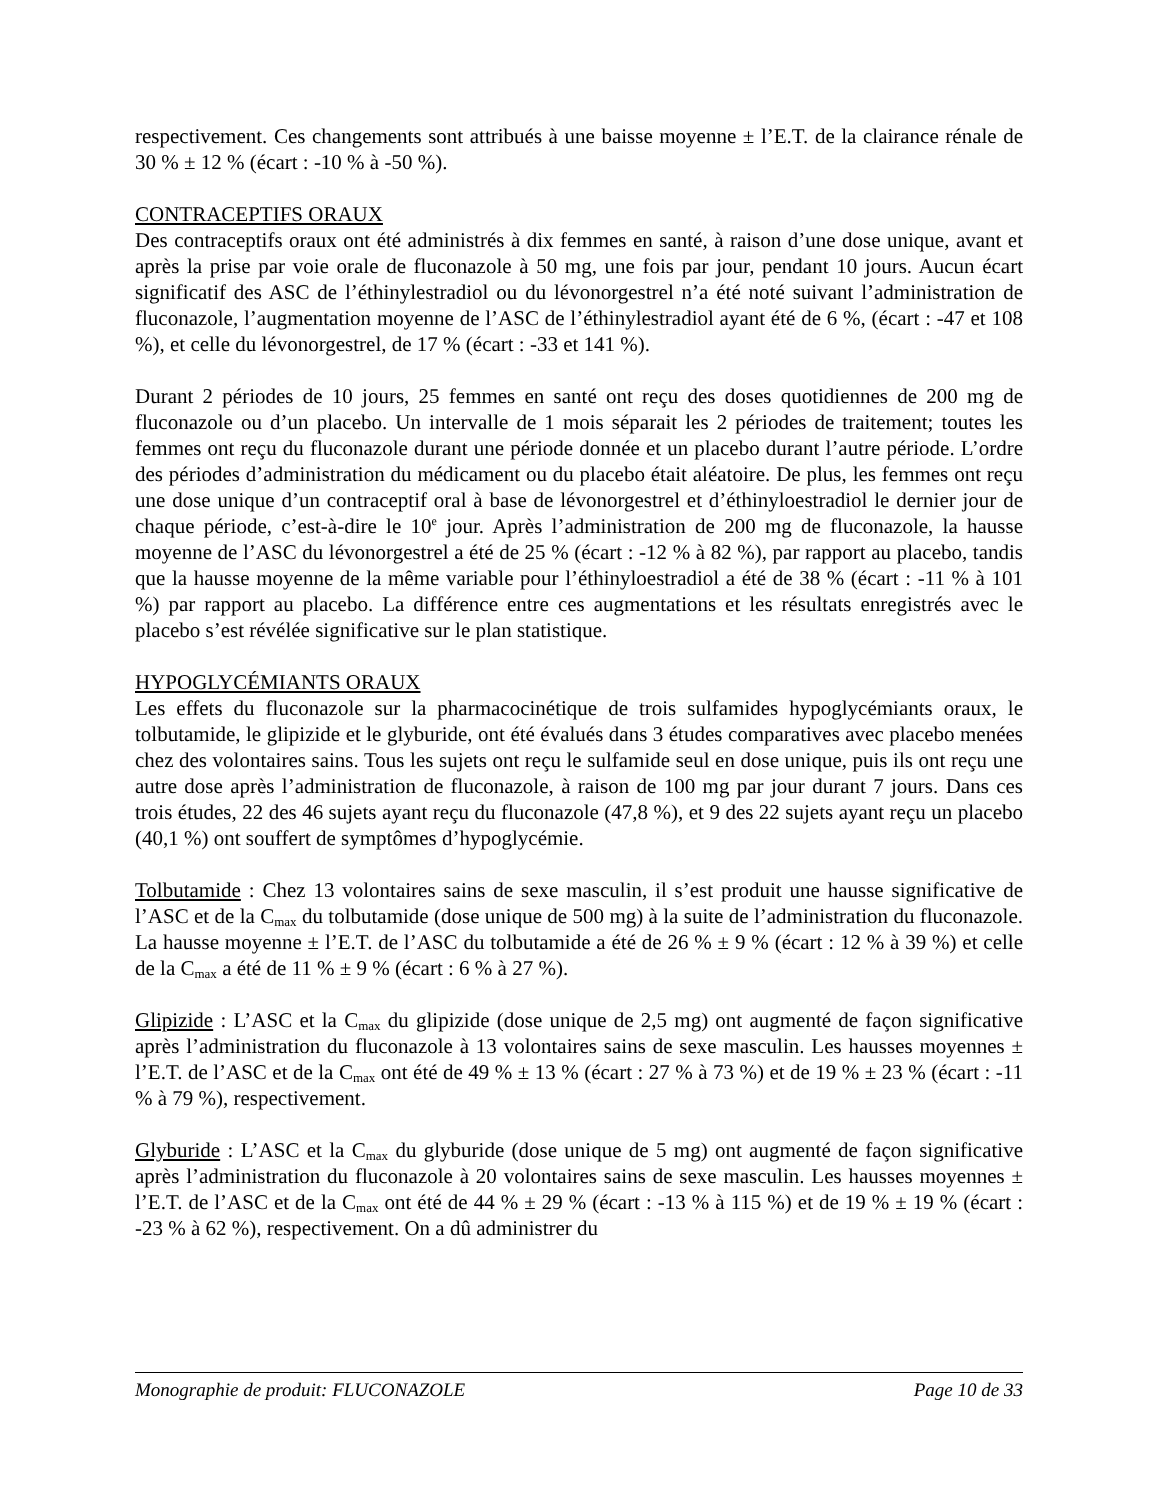respectivement. Ces changements sont attribués à une baisse moyenne ± l’E.T. de la clairance rénale de 30 % ± 12 % (écart : -10 % à -50 %).
CONTRACEPTIFS ORAUX
Des contraceptifs oraux ont été administrés à dix femmes en santé, à raison d’une dose unique, avant et après la prise par voie orale de fluconazole à 50 mg, une fois par jour, pendant 10 jours. Aucun écart significatif des ASC de l’éthinylestradiol ou du lévonorgestrel n’a été noté suivant l’administration de fluconazole, l’augmentation moyenne de l’ASC de l’éthinylestradiol ayant été de 6 %, (écart : -47 et 108 %), et celle du lévonorgestrel, de 17 % (écart : -33 et 141 %).
Durant 2 périodes de 10 jours, 25 femmes en santé ont reçu des doses quotidiennes de 200 mg de fluconazole ou d’un placebo. Un intervalle de 1 mois séparait les 2 périodes de traitement; toutes les femmes ont reçu du fluconazole durant une période donnée et un placebo durant l’autre période. L’ordre des périodes d’administration du médicament ou du placebo était aléatoire. De plus, les femmes ont reçu une dose unique d’un contraceptif oral à base de lévonorgestrel et d’éthinyloestradiol le dernier jour de chaque période, c’est-à-dire le 10<sup>e</sup> jour. Après l’administration de 200 mg de fluconazole, la hausse moyenne de l’ASC du lévonorgestrel a été de 25 % (écart : -12 % à 82 %), par rapport au placebo, tandis que la hausse moyenne de la même variable pour l’éthinyloestradiol a été de 38 % (écart : -11 % à 101 %) par rapport au placebo. La différence entre ces augmentations et les résultats enregistrés avec le placebo s’est révélée significative sur le plan statistique.
HYPOGLYCÉMIANTS ORAUX
Les effets du fluconazole sur la pharmacocinétique de trois sulfamides hypoglycémiants oraux, le tolbutamide, le glipizide et le glyburide, ont été évalués dans 3 études comparatives avec placebo menées chez des volontaires sains. Tous les sujets ont reçu le sulfamide seul en dose unique, puis ils ont reçu une autre dose après l’administration de fluconazole, à raison de 100 mg par jour durant 7 jours. Dans ces trois études, 22 des 46 sujets ayant reçu du fluconazole (47,8 %), et 9 des 22 sujets ayant reçu un placebo (40,1 %) ont souffert de symptômes d’hypoglycémie.
Tolbutamide : Chez 13 volontaires sains de sexe masculin, il s’est produit une hausse significative de l’ASC et de la C<sub>max</sub> du tolbutamide (dose unique de 500 mg) à la suite de l’administration du fluconazole. La hausse moyenne ± l’E.T. de l’ASC du tolbutamide a été de 26 % ± 9 % (écart : 12 % à 39 %) et celle de la C<sub>max</sub> a été de 11 % ± 9 % (écart : 6 % à 27 %).
Glipizide : L’ASC et la C<sub>max</sub> du glipizide (dose unique de 2,5 mg) ont augmenté de façon significative après l’administration du fluconazole à 13 volontaires sains de sexe masculin. Les hausses moyennes ± l’E.T. de l’ASC et de la C<sub>max</sub> ont été de 49 % ± 13 % (écart : 27 % à 73 %) et de 19 % ± 23 % (écart : -11 % à 79 %), respectivement.
Glyburide : L’ASC et la C<sub>max</sub> du glyburide (dose unique de 5 mg) ont augmenté de façon significative après l’administration du fluconazole à 20 volontaires sains de sexe masculin. Les hausses moyennes ± l’E.T. de l’ASC et de la C<sub>max</sub> ont été de 44 % ± 29 % (écart : -13 % à 115 %) et de 19 % ± 19 % (écart : -23 % à 62 %), respectivement. On a dû administrer du
Monographie de produit: FLUCONAZOLE Page 10 de 33